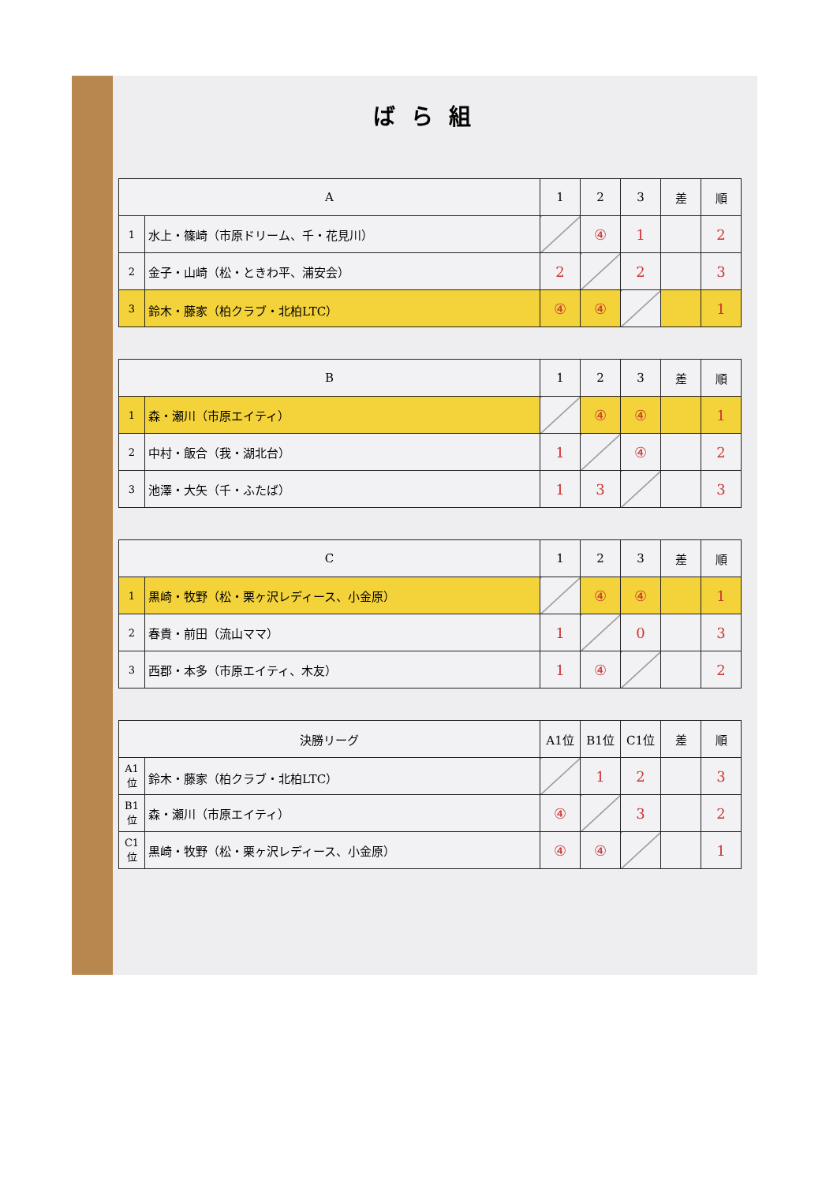ばら組
| A | | 1 | 2 | 3 | 差 | 順 |
| --- | --- | --- | --- | --- | --- | --- |
| 1 | 水上・篠崎（市原ドリーム、千・花見川） | | ④ | 1 | | 2 |
| 2 | 金子・山崎（松・ときわ平、浦安会） | 2 | | 2 | | 3 |
| 3 | 鈴木・藤家（柏クラブ・北柏LTC） | ④ | ④ | | | 1 |
| B | | 1 | 2 | 3 | 差 | 順 |
| --- | --- | --- | --- | --- | --- | --- |
| 1 | 森・瀬川（市原エイティ） | | ④ | ④ | | 1 |
| 2 | 中村・飯合（我・湖北台） | 1 | | ④ | | 2 |
| 3 | 池澤・大矢（千・ふたば） | 1 | 3 | | | 3 |
| C | | 1 | 2 | 3 | 差 | 順 |
| --- | --- | --- | --- | --- | --- | --- |
| 1 | 黒崎・牧野（松・栗ヶ沢レディース、小金原） | | ④ | ④ | | 1 |
| 2 | 春貴・前田（流山ママ） | 1 | | 0 | | 3 |
| 3 | 西郡・本多（市原エイティ、木友） | 1 | ④ | | | 2 |
| 決勝リーグ | | A1位 | B1位 | C1位 | 差 | 順 |
| --- | --- | --- | --- | --- | --- | --- |
| A1位 | 鈴木・藤家（柏クラブ・北柏LTC） | | 1 | 2 | | 3 |
| B1位 | 森・瀬川（市原エイティ） | ④ | | 3 | | 2 |
| C1位 | 黒崎・牧野（松・栗ヶ沢レディース、小金原） | ④ | ④ | | | 1 |